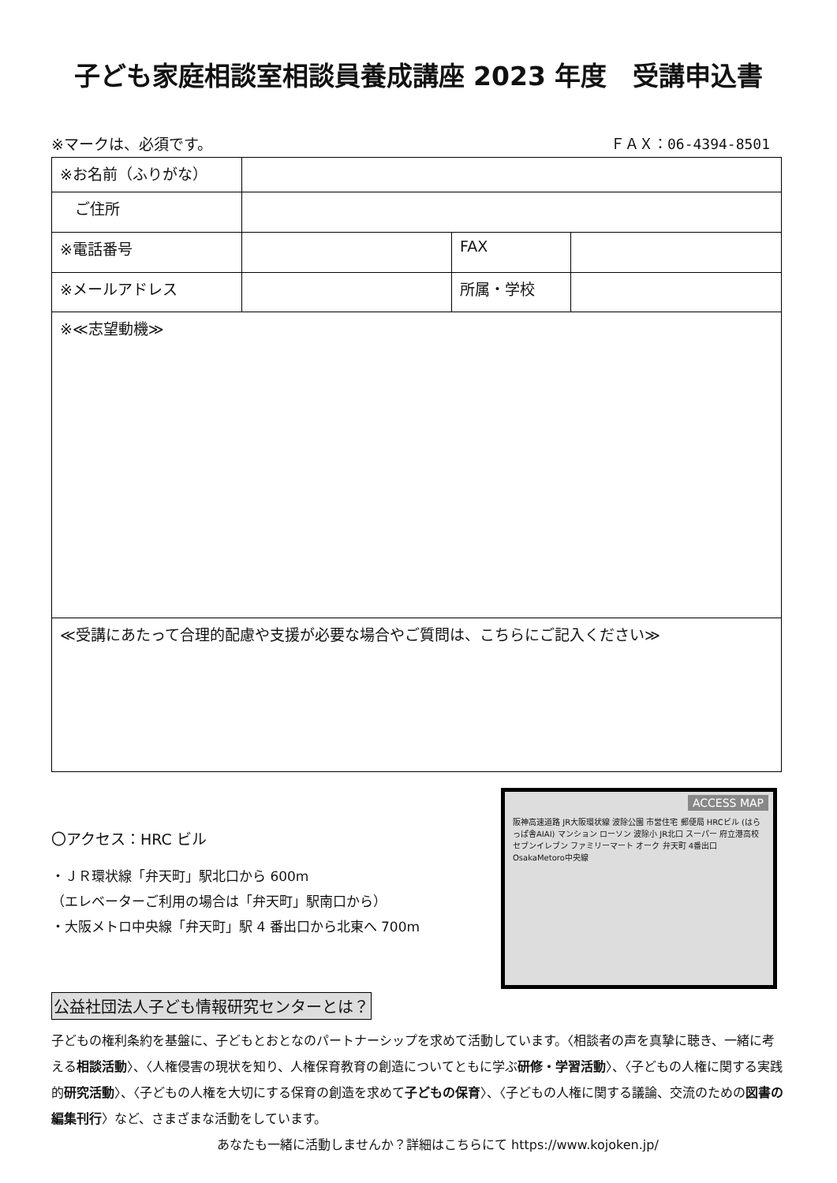子ども家庭相談室相談員養成講座 2023 年度　受講申込書
※マークは、必須です。 ＦＡＸ：06-4394-8501
| ※お名前（ふりがな） | | | |
| ご住所 | | | |
| ※電話番号 | | FAX | |
| ※メールアドレス | | 所属・学校 | |
| ※≪志望動機≫ | | | |
| ≪受講にあたって合理的配慮や支援が必要な場合やご質問は、こちらにご記入ください≫ | | | |
〇アクセス：HRC ビル
・ＪＲ環状線「弁天町」駅北口から 600m
（エレベーターご利用の場合は「弁天町」駅南口から）
・大阪メトロ中央線「弁天町」駅 4 番出口から北東へ 700m
公益社団法人子ども情報研究センターとは？
ACCESS MAP
阪神高速道路 JR大阪環状線 波除公園 市営住宅 郵便局 HRCビル (はらっぱ舎AIAI) マンション ローソン 波除小 JR北口 スーパー 府立港高校 セブンイレブン ファミリーマート オーク 弁天町 4番出口 OsakaMetoro中央線
子どもの権利条約を基盤に、子どもとおとなのパートナーシップを求めて活動しています。〈相談者の声を真摯に聴き、一緒に考える相談活動〉、〈人権侵害の現状を知り、人権保育教育の創造についてともに学ぶ研修・学習活動〉、〈子どもの人権に関する実践的研究活動〉、〈子どもの人権を大切にする保育の創造を求めて子どもの保育〉、〈子どもの人権に関する議論、交流のための図書の編集刊行〉など、さまざまな活動をしています。
あなたも一緒に活動しませんか？詳細はこちらにて https://www.kojoken.jp/